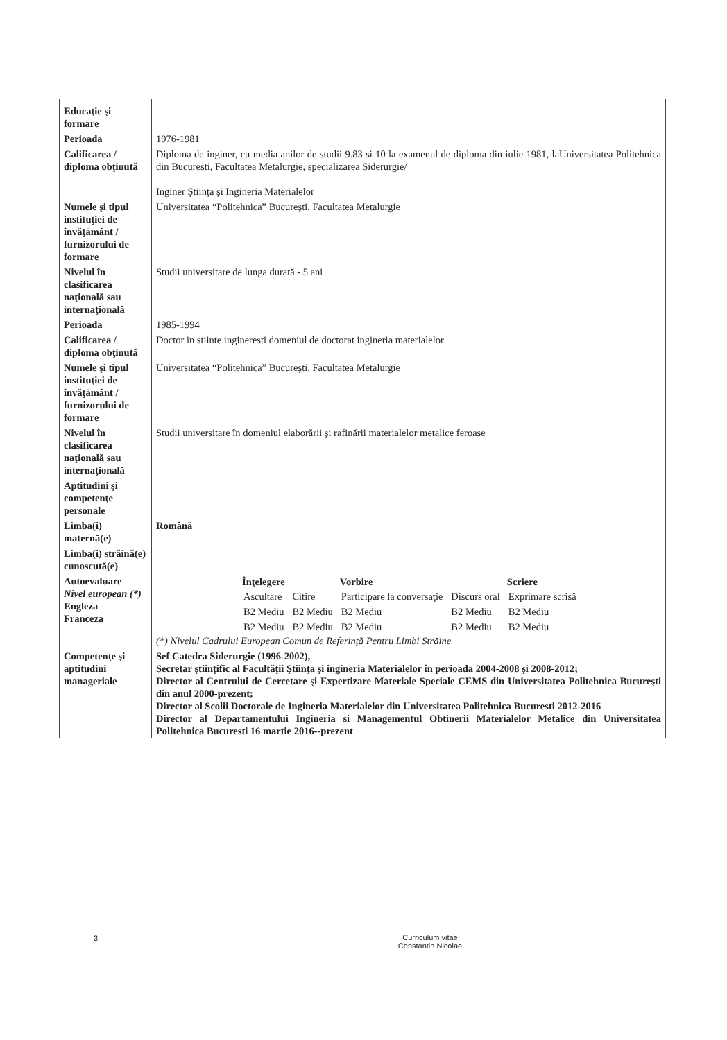| Educaţie şi formare | |
| Perioada | 1976-1981 |
| Calificarea / diploma obţinută | Diploma de inginer, cu media anilor de studii 9.83 si 10 la examenul de diploma din iulie 1981, laUniversitatea Politehnica din Bucuresti, Facultatea Metalurgie, specializarea Siderurgie/ Inginer Ştiinţa şi Ingineria Materialelor |
| Numele şi tipul instituţiei de învăţământ / furnizorului de formare | Universitatea “Politehnica” Bucureşti, Facultatea Metalurgie |
| Nivelul în clasificarea naţională sau internaţională | Studii universitare de lunga durată - 5 ani |
| Perioada | 1985-1994 |
| Calificarea / diploma obţinută | Doctor in stiinte ingineresti domeniul de doctorat ingineria materialelor |
| Numele şi tipul instituţiei de învăţământ / furnizorului de formare | Universitatea “Politehnica” Bucureşti, Facultatea Metalurgie |
| Nivelul în clasificarea naţională sau internaţională | Studii universitare în domeniul elaborării şi rafinării materialelor metalice feroase |
| Aptitudini şi competenţe personale | |
| Limba(i) maternă(e) | Română |
| Limba(i) străină(e) cunoscută(e) | |
| Autoevaluare Nivel european (*) Engleza Franceza | / Înţelegere / / Vorbire / / Scriere / / --- / --- / --- / --- / --- / / Ascultare / Citire / Participare la conversaţie / Discurs oral / Exprimare scrisă / / B2 Mediu / B2 Mediu / B2 Mediu / B2 Mediu / B2 Mediu / / B2 Mediu / B2 Mediu / B2 Mediu / B2 Mediu / B2 Mediu / (*) Nivelul Cadrului European Comun de Referinţă Pentru Limbi Străine |
| Competenţe şi aptitudini manageriale | Sef Catedra Siderurgie (1996-2002), Secretar ştiinţific al Facultăţii Ştiinţa şi ingineria Materialelor în perioada 2004-2008 şi 2008-2012; Director al Centrului de Cercetare şi Expertizare Materiale Speciale CEMS din Universitatea Politehnica Bucureşti din anul 2000-prezent; Director al Scolii Doctorale de Ingineria Materialelor din Universitatea Politehnica Bucuresti 2012-2016 Director al Departamentului Ingineria si Managementul Obtinerii Materialelor Metalice din Universitatea Politehnica Bucuresti 16 martie 2016--prezent |
3
Curriculum vitae
Constantin Nicolae